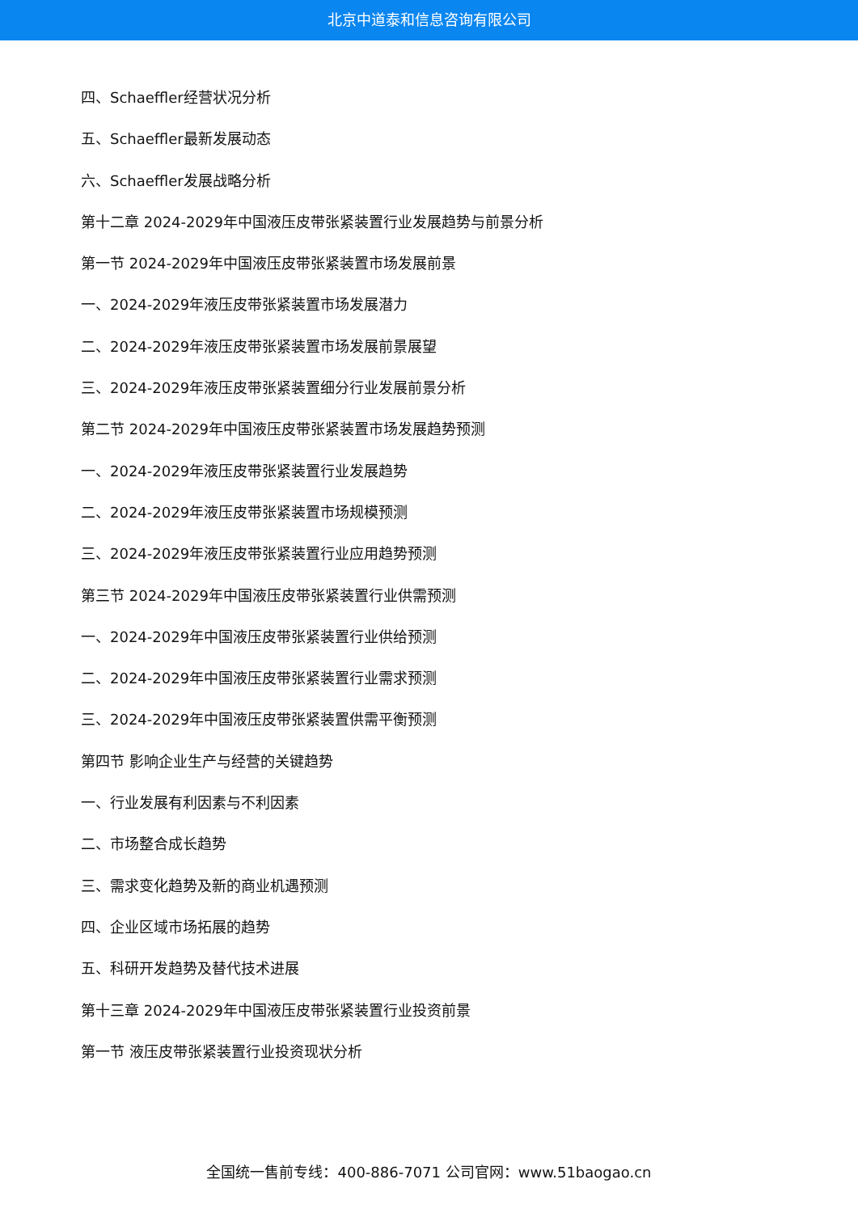北京中道泰和信息咨询有限公司
四、Schaeffler经营状况分析
五、Schaeffler最新发展动态
六、Schaeffler发展战略分析
第十二章 2024-2029年中国液压皮带张紧装置行业发展趋势与前景分析
第一节 2024-2029年中国液压皮带张紧装置市场发展前景
一、2024-2029年液压皮带张紧装置市场发展潜力
二、2024-2029年液压皮带张紧装置市场发展前景展望
三、2024-2029年液压皮带张紧装置细分行业发展前景分析
第二节 2024-2029年中国液压皮带张紧装置市场发展趋势预测
一、2024-2029年液压皮带张紧装置行业发展趋势
二、2024-2029年液压皮带张紧装置市场规模预测
三、2024-2029年液压皮带张紧装置行业应用趋势预测
第三节 2024-2029年中国液压皮带张紧装置行业供需预测
一、2024-2029年中国液压皮带张紧装置行业供给预测
二、2024-2029年中国液压皮带张紧装置行业需求预测
三、2024-2029年中国液压皮带张紧装置供需平衡预测
第四节 影响企业生产与经营的关键趋势
一、行业发展有利因素与不利因素
二、市场整合成长趋势
三、需求变化趋势及新的商业机遇预测
四、企业区域市场拓展的趋势
五、科研开发趋势及替代技术进展
第十三章 2024-2029年中国液压皮带张紧装置行业投资前景
第一节 液压皮带张紧装置行业投资现状分析
全国统一售前专线：400-886-7071 公司官网：www.51baogao.cn